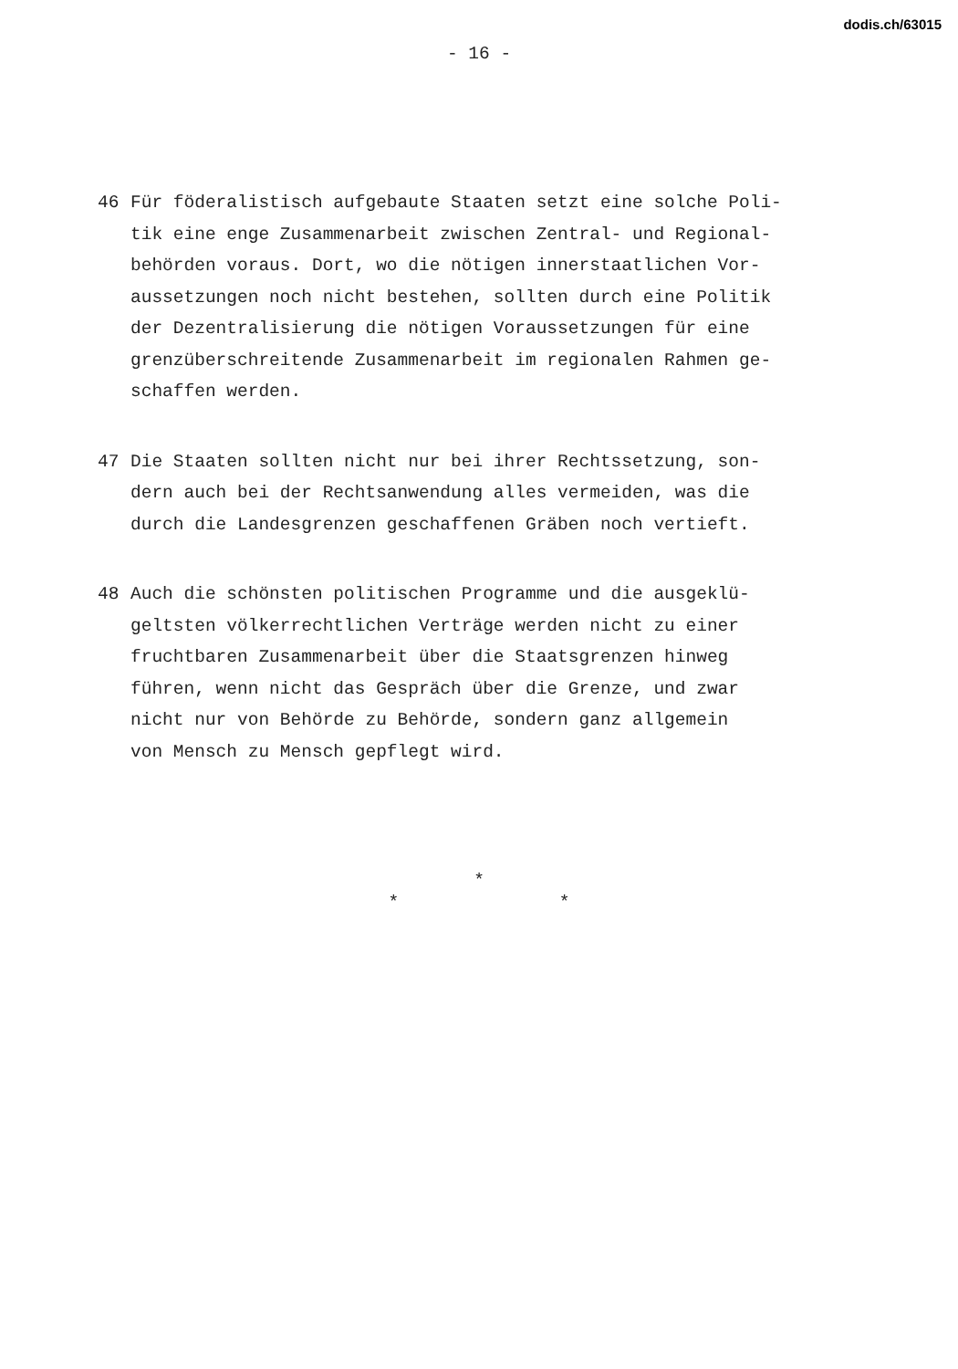dodis.ch/63015
- 16 -
46 Für föderalistisch aufgebaute Staaten setzt eine solche Poli-
tik eine enge Zusammenarbeit zwischen Zentral- und Regional-
behörden voraus. Dort, wo die nötigen innerstaatlichen Vor-
aussetzungen noch nicht bestehen, sollten durch eine Politik
der Dezentralisierung die nötigen Voraussetzungen für eine
grenzüberschreitende Zusammenarbeit im regionalen Rahmen ge-
schaffen werden.
47 Die Staaten sollten nicht nur bei ihrer Rechtssetzung, son-
dern auch bei der Rechtsanwendung alles vermeiden, was die
durch die Landesgrenzen geschaffenen Gräben noch vertieft.
48 Auch die schönsten politischen Programme und die ausgeklü-
geltsten völkerrechtlichen Verträge werden nicht zu einer
fruchtbaren Zusammenarbeit über die Staatsgrenzen hinweg
führen, wenn nicht das Gespräch über die Grenze, und zwar
nicht nur von Behörde zu Behörde, sondern ganz allgemein
von Mensch zu Mensch gepflegt wird.
*
* *